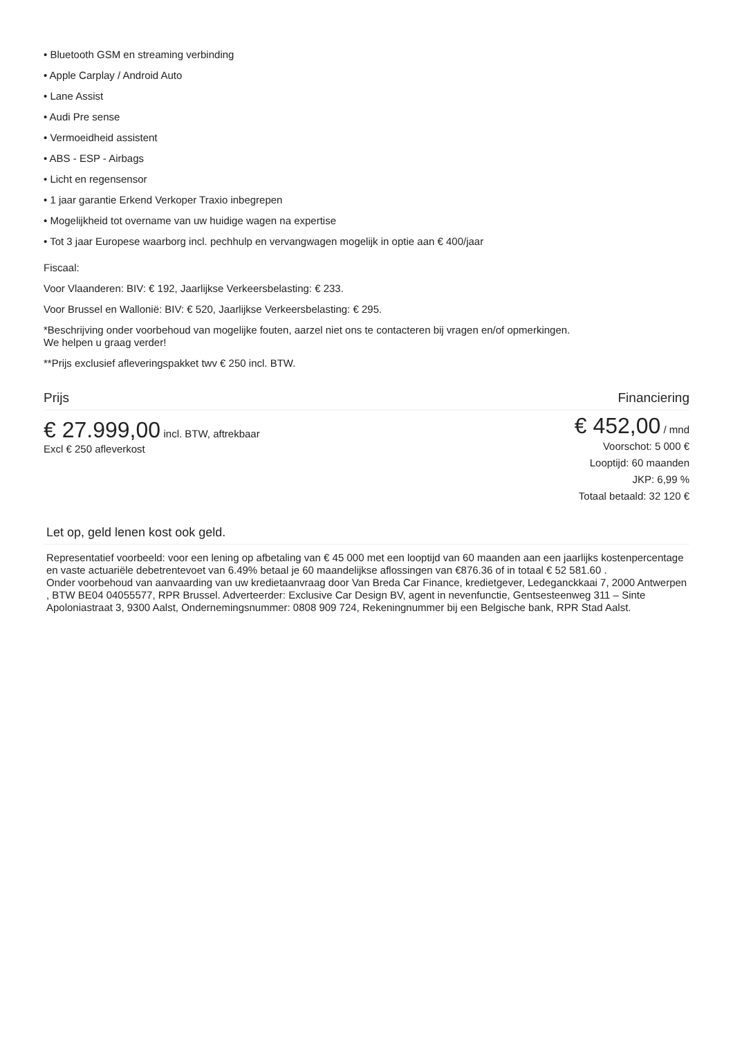• Bluetooth GSM en streaming verbinding
• Apple Carplay / Android Auto
• Lane Assist
• Audi Pre sense
• Vermoeidheid assistent
• ABS - ESP - Airbags
• Licht en regensensor
• 1 jaar garantie Erkend Verkoper Traxio inbegrepen
• Mogelijkheid tot overname van uw huidige wagen na expertise
• Tot 3 jaar Europese waarborg incl. pechhulp en vervangwagen mogelijk in optie aan € 400/jaar
Fiscaal:
Voor Vlaanderen: BIV: € 192, Jaarlijkse Verkeersbelasting: € 233.
Voor Brussel en Wallonië: BIV: € 520, Jaarlijkse Verkeersbelasting: € 295.
*Beschrijving onder voorbehoud van mogelijke fouten, aarzel niet ons te contacteren bij vragen en/of opmerkingen.
We helpen u graag verder!
**Prijs exclusief afleveringspakket twv € 250 incl. BTW.
Prijs Financiering
€ 27.999,00 incl. BTW, aftrekbaar
Excl € 250 afleverkost
€ 452,00 / mnd
Voorschot: 5 000 €
Looptijd: 60 maanden
JKP: 6,99 %
Totaal betaald: 32 120 €
Let op, geld lenen kost ook geld.
Representatief voorbeeld: voor een lening op afbetaling van € 45 000 met een looptijd van 60 maanden aan een jaarlijks kostenpercentage en vaste actuariële debetrentevoet van 6.49% betaal je 60 maandelijkse aflossingen van €876.36 of in totaal € 52 581.60 .
Onder voorbehoud van aanvaarding van uw kredietaanvraag door Van Breda Car Finance, kredietgever, Ledeganckkaai 7, 2000 Antwerpen , BTW BE04 04055577, RPR Brussel. Adverteerder: Exclusive Car Design BV, agent in nevenfunctie, Gentsesteenweg 311 – Sinte Apoloniastraat 3, 9300 Aalst, Ondernemingsnummer: 0808 909 724, Rekeningnummer bij een Belgische bank, RPR Stad Aalst.